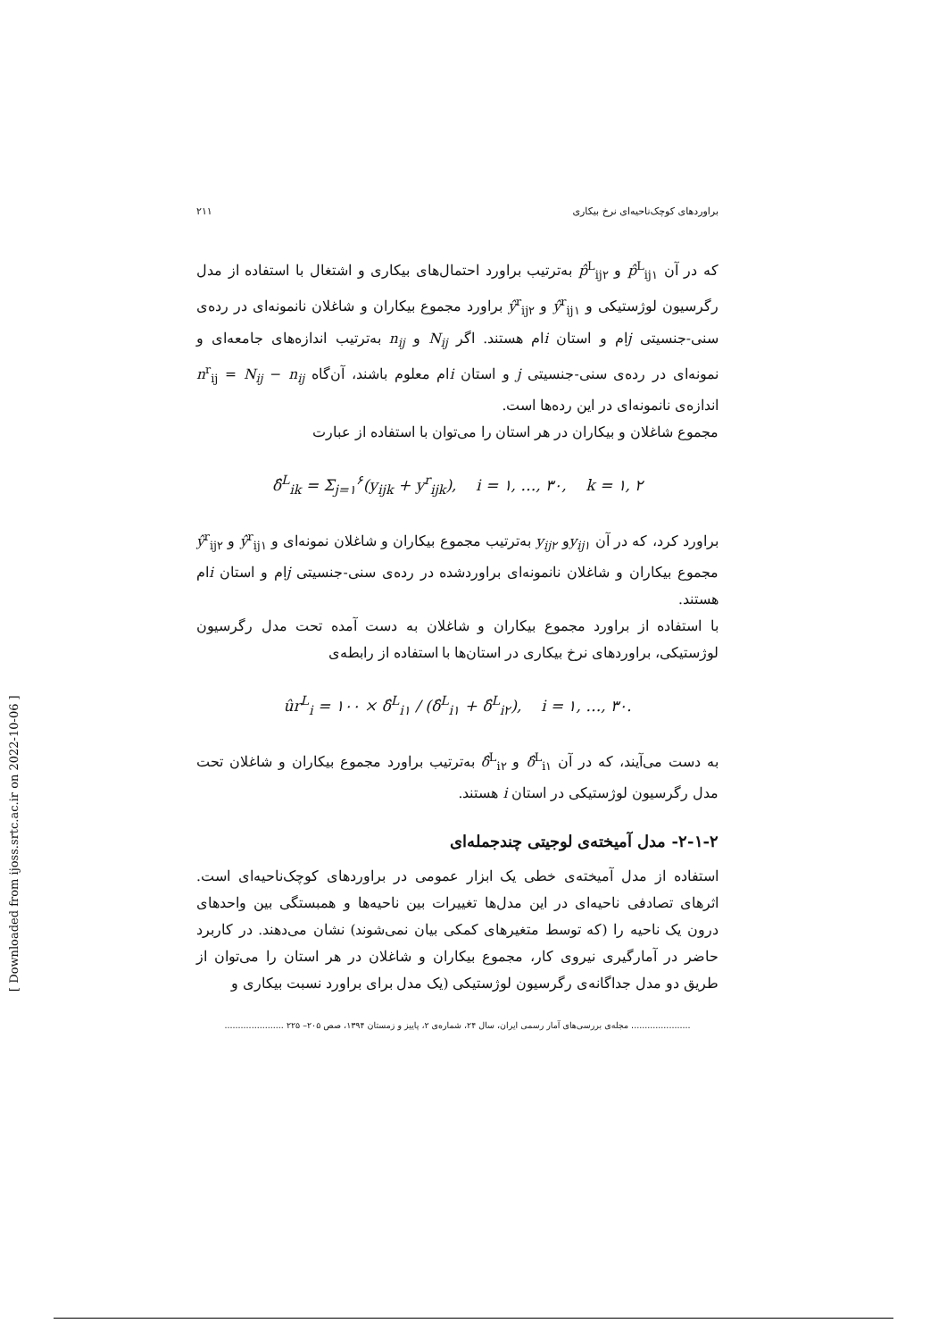براوردهای کوچک‌ناحیه‌ای نرخ بیکاری ۲۱۱
که در آن p̂<sup>L</sup><sub>ij۱</sub> و p̂<sup>L</sup><sub>ij۲</sub> به‌ترتیب براورد احتمال‌های بیکاری و اشتغال با استفاده از مدل رگرسیون لوژستیکی و ŷ<sup>r</sup><sub>ij۱</sub> و ŷ<sup>r</sup><sub>ij۲</sub> براورد مجموع بیکاران و شاغلان نانمونه‌ای در رده‌ی سنی-جنسیتی jام و استان iام هستند. اگر N<sub>ij</sub> و n<sub>ij</sub> به‌ترتیب اندازه‌های جامعه‌ای و نمونه‌ای در رده‌ی سنی-جنسیتی j و استان iام معلوم باشند، آن‌گاه n<sup>r</sup><sub>ij</sub> = N<sub>ij</sub> − n<sub>ij</sub> اندازه‌ی نانمونه‌ای در این رده‌ها است.
مجموع شاغلان و بیکاران در هر استان را می‌توان با استفاده از عبارت
δ̂<sup>L</sup><sub>ik</sub> = Σ<sub>j=۱</sub><sup>۶</sup>(y<sub>ijk</sub> + y<sup>r</sup><sub>ijk</sub>), i = ۱, …, ۳۰, k = ۱, ۲
براورد کرد، که در آن y<sub>ij۱</sub>و y<sub>ij۲</sub> به‌ترتیب مجموع بیکاران و شاغلان نمونه‌ای و ŷ<sup>r</sup><sub>ij۱</sub> و ŷ<sup>r</sup><sub>ij۲</sub> مجموع بیکاران و شاغلان نانمونه‌ای براوردشده در رده‌ی سنی-جنسیتی jام و استان iام هستند.
با استفاده از براورد مجموع بیکاران و شاغلان به دست آمده تحت مدل رگرسیون لوژستیکی، براوردهای نرخ بیکاری در استان‌ها با استفاده از رابطه‌ی
ûr<sup>L</sup><sub>i</sub> = ۱۰۰ × δ̂<sup>L</sup><sub>i۱</sub> / (δ̂<sup>L</sup><sub>i۱</sub> + δ̂<sup>L</sup><sub>i۲</sub>), i = ۱, …, ۳۰.
به دست می‌آیند، که در آن δ̂<sup>L</sup><sub>i۱</sub> و δ̂<sup>L</sup><sub>i۲</sub> به‌ترتیب براورد مجموع بیکاران و شاغلان تحت مدل رگرسیون لوژستیکی در استان i هستند.
۲-۱-۲- مدل آمیخته‌ی لوجیتی چندجمله‌ای
استفاده از مدل آمیخته‌ی خطی یک ابزار عمومی در براوردهای کوچک‌ناحیه‌ای است. اثرهای تصادفی ناحیه‌ای در این مدل‌ها تغییرات بین ناحیه‌ها و همبستگی بین واحدهای درون یک ناحیه را (که توسط متغیرهای کمکی بیان نمی‌شوند) نشان می‌دهند. در کاربرد حاضر در آمارگیری نیروی کار، مجموع بیکاران و شاغلان در هر استان را می‌توان از طریق دو مدل جداگانه‌ی رگرسیون لوژستیکی (یک مدل برای براورد نسبت بیکاری و
...................... مجله‌ی بررسی‌های آمار رسمی ایران، سال ۲۴، شماره‌ی ۲، پاییز و زمستان ۱۳۹۴، صص ۲۰۵– ۲۲۵ ......................
[ Downloaded from ijoss.srtc.ac.ir on 2022-10-06 ]